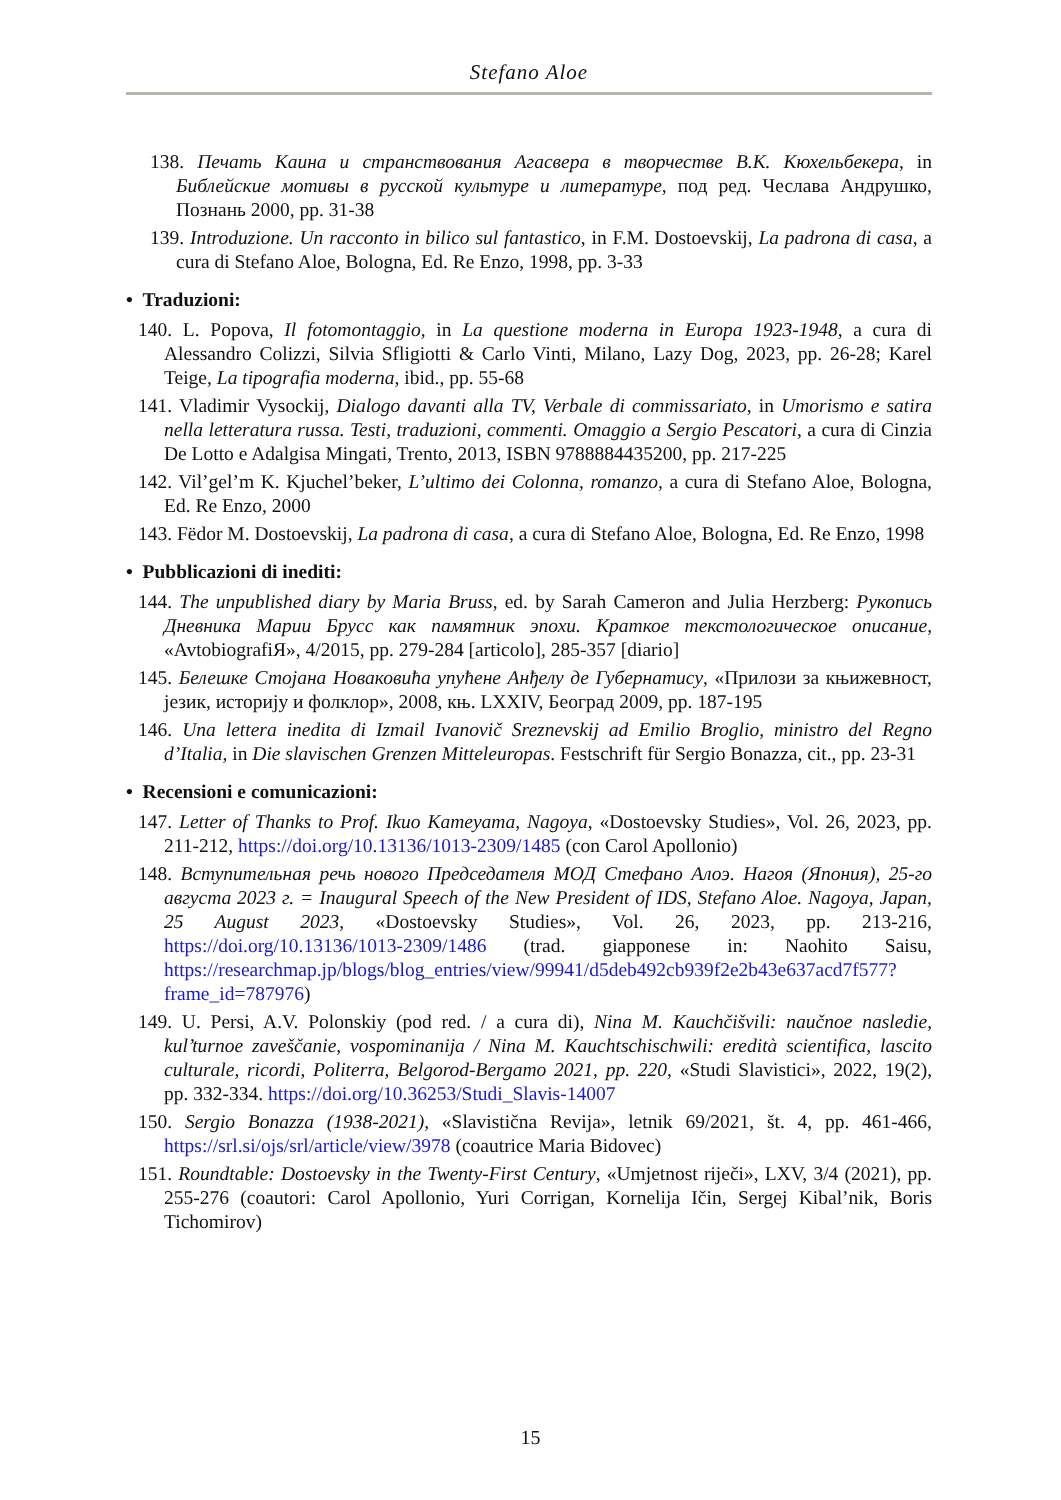Stefano Aloe
138. Печать Каина и странствования Агасвера в творчестве В.К. Кюхельбекера, in Библейские мотивы в русской культуре и литературе, под ред. Чеслава Андрушко, Познань 2000, pp. 31-38
139. Introduzione. Un racconto in bilico sul fantastico, in F.M. Dostoevskij, La padrona di casa, a cura di Stefano Aloe, Bologna, Ed. Re Enzo, 1998, pp. 3-33
• Traduzioni:
140. L. Popova, Il fotomontaggio, in La questione moderna in Europa 1923-1948, a cura di Alessandro Colizzi, Silvia Sfligiotti & Carlo Vinti, Milano, Lazy Dog, 2023, pp. 26-28; Karel Teige, La tipografia moderna, ibid., pp. 55-68
141. Vladimir Vysockij, Dialogo davanti alla TV, Verbale di commissariato, in Umorismo e satira nella letteratura russa. Testi, traduzioni, commenti. Omaggio a Sergio Pescatori, a cura di Cinzia De Lotto e Adalgisa Mingati, Trento, 2013, ISBN 9788884435200, pp. 217-225
142. Vil’gel’m K. Kjuchel’beker, L’ultimo dei Colonna, romanzo, a cura di Stefano Aloe, Bologna, Ed. Re Enzo, 2000
143. Fëdor M. Dostoevskij, La padrona di casa, a cura di Stefano Aloe, Bologna, Ed. Re Enzo, 1998
• Pubblicazioni di inediti:
144. The unpublished diary by Maria Bruss, ed. by Sarah Cameron and Julia Herzberg: Рукопись Дневника Марии Брусс как памятник эпохи. Краткое текстологическое описание, «AvtobiografiЯ», 4/2015, pp. 279-284 [articolo], 285-357 [diario]
145. Белешке Стојана Новаковића упућене Анђелу де Губернатису, «Прилози за књижевност, језик, историју и фолклор», 2008, књ. LXXIV, Београд 2009, pp. 187-195
146. Una lettera inedita di Izmail Ivanovič Sreznevskij ad Emilio Broglio, ministro del Regno d’Italia, in Die slavischen Grenzen Mitteleuropas. Festschrift für Sergio Bonazza, cit., pp. 23-31
• Recensioni e comunicazioni:
147. Letter of Thanks to Prof. Ikuo Kameyama, Nagoya, «Dostoevsky Studies», Vol. 26, 2023, pp. 211-212, https://doi.org/10.13136/1013-2309/1485 (con Carol Apollonio)
148. Вступительная речь нового Председателя МОД Стефано Алоэ. Нагоя (Япония), 25-го августа 2023 г. = Inaugural Speech of the New President of IDS, Stefano Aloe. Nagoya, Japan, 25 August 2023, «Dostoevsky Studies», Vol. 26, 2023, pp. 213-216, https://doi.org/10.13136/1013-2309/1486 (trad. giapponese in: Naohito Saisu, https://researchmap.jp/blogs/blog_entries/view/99941/d5deb492cb939f2e2b43e637acd7f577?frame_id=787976)
149. U. Persi, A.V. Polonskiy (pod red. / a cura di), Nina M. Kauchčišvili: naučnoe nasledie, kul’turnoe zaveščanie, vospominanija / Nina M. Kauchtschischwili: eredità scientifica, lascito culturale, ricordi, Politerra, Belgorod-Bergamo 2021, pp. 220, «Studi Slavistici», 2022, 19(2), pp. 332-334. https://doi.org/10.36253/Studi_Slavis-14007
150. Sergio Bonazza (1938-2021), «Slavistična Revija», letnik 69/2021, št. 4, pp. 461-466, https://srl.si/ojs/srl/article/view/3978 (coautrice Maria Bidovec)
151. Roundtable: Dostoevsky in the Twenty-First Century, «Umjetnost riječi», LXV, 3/4 (2021), pp. 255-276 (coautori: Carol Apollonio, Yuri Corrigan, Kornelija Ičin, Sergej Kibal’nik, Boris Tichomirov)
15